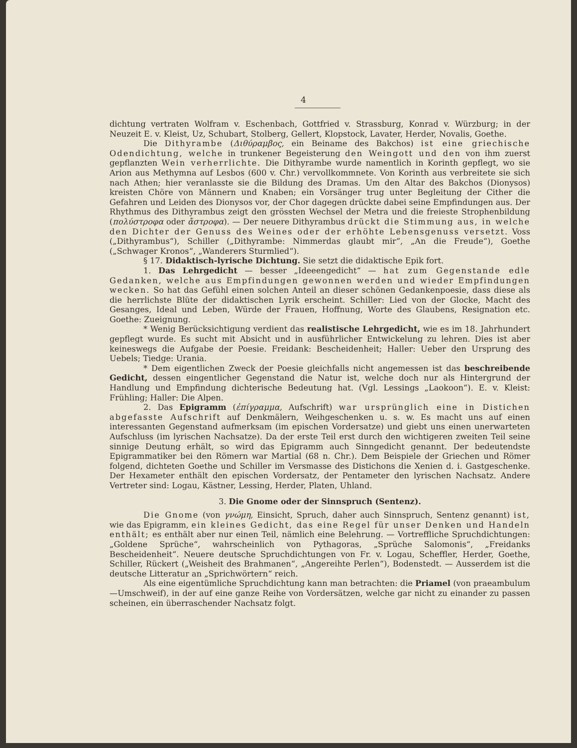4
dichtung vertraten Wolfram v. Eschenbach, Gottfried v. Strassburg, Konrad v. Würzburg; in der Neuzeit E. v. Kleist, Uz, Schubart, Stolberg, Gellert, Klopstock, Lavater, Herder, Novalis, Goethe.
Die Dithyrambe (Διθύραμβος, ein Beiname des Bakchos) ist eine griechische Odendichtung, welche in trunkener Begeisterung den Weingott und den von ihm zuerst gepflanzten Wein verherrlichte. Die Dithyrambe wurde namentlich in Korinth gepflegt, wo sie Arion aus Methymna auf Lesbos (600 v. Chr.) vervollkommnete. Von Korinth aus verbreitete sie sich nach Athen; hier veranlasste sie die Bildung des Dramas. Um den Altar des Bakchos (Dionysos) kreisten Chöre von Männern und Knaben; ein Vorsänger trug unter Begleitung der Cither die Gefahren und Leiden des Dionysos vor, der Chor dagegen drückte dabei seine Empfindungen aus. Der Rhythmus des Dithyrambus zeigt den grössten Wechsel der Metra und die freieste Strophenbildung (πολύστροφα oder ἄστροφα). — Der neuere Dithyrambus drückt die Stimmung aus, in welche den Dichter der Genuss des Weines oder der erhöhte Lebensgenuss versetzt. Voss („Dithyrambus“), Schiller („Dithyrambe: Nimmerdas glaubt mir“, „An die Freude“), Goethe („Schwager Kronos“, „Wanderers Sturmlied“).
§ 17. Didaktisch-lyrische Dichtung. Sie setzt die didaktische Epik fort.
1. Das Lehrgedicht — besser „Ideeengedicht“ — hat zum Gegenstande edle Gedanken, welche aus Empfindungen gewonnen werden und wieder Empfindungen wecken. So hat das Gefühl einen solchen Anteil an dieser schönen Gedankenpoesie, dass diese als die herrlichste Blüte der didaktischen Lyrik erscheint. Schiller: Lied von der Glocke, Macht des Gesanges, Ideal und Leben, Würde der Frauen, Hoffnung, Worte des Glaubens, Resignation etc. Goethe: Zueignung.
* Wenig Berücksichtigung verdient das realistische Lehrgedicht, wie es im 18. Jahrhundert gepflegt wurde. Es sucht mit Absicht und in ausführlicher Entwickelung zu lehren. Dies ist aber keineswegs die Aufgabe der Poesie. Freidank: Bescheidenheit; Haller: Ueber den Ursprung des Uebels; Tiedge: Urania.
* Dem eigentlichen Zweck der Poesie gleichfalls nicht angemessen ist das beschreibende Gedicht, dessen eingentlicher Gegenstand die Natur ist, welche doch nur als Hintergrund der Handlung und Empfindung dichterische Bedeutung hat. (Vgl. Lessings „Laokoon“). E. v. Kleist: Frühling; Haller: Die Alpen.
2. Das Epigramm (ἐπίγραμμα, Aufschrift) war ursprünglich eine in Distichen abgefasste Aufschrift auf Denkmälern, Weihgeschenken u. s. w. Es macht uns auf einen interessanten Gegenstand aufmerksam (im epischen Vordersatze) und giebt uns einen unerwarteten Aufschluss (im lyrischen Nachsatze). Da der erste Teil erst durch den wichtigeren zweiten Teil seine sinnige Deutung erhält, so wird das Epigramm auch Sinngedicht genannt. Der bedeutendste Epigrammatiker bei den Römern war Martial (68 n. Chr.). Dem Beispiele der Griechen und Römer folgend, dichteten Goethe und Schiller im Versmasse des Distichons die Xenien d. i. Gastgeschenke. Der Hexameter enthält den epischen Vordersatz, der Pentameter den lyrischen Nachsatz. Andere Vertreter sind: Logau, Kästner, Lessing, Herder, Platen, Uhland.
3. Die Gnome oder der Sinnspruch (Sentenz).
Die Gnome (von γνώμη, Einsicht, Spruch, daher auch Sinnspruch, Sentenz genannt) ist, wie das Epigramm, ein kleines Gedicht, das eine Regel für unser Denken und Handeln enthält; es enthält aber nur einen Teil, nämlich eine Belehrung. — Vortreffliche Spruchdichtungen: „Goldene Sprüche“, wahrscheinlich von Pythagoras, „Sprüche Salomonis“, „Freidanks Bescheidenheit“. Neuere deutsche Spruchdichtungen von Fr. v. Logau, Scheffler, Herder, Goethe, Schiller, Rückert („Weisheit des Brahmanen“, „Angereihte Perlen“), Bodenstedt. — Ausserdem ist die deutsche Litteratur an „Sprichwörtern“ reich.
Als eine eigentümliche Spruchdichtung kann man betrachten: die Priamel (von praeambulum—Umschweif), in der auf eine ganze Reihe von Vordersätzen, welche gar nicht zu einander zu passen scheinen, ein überraschender Nachsatz folgt.